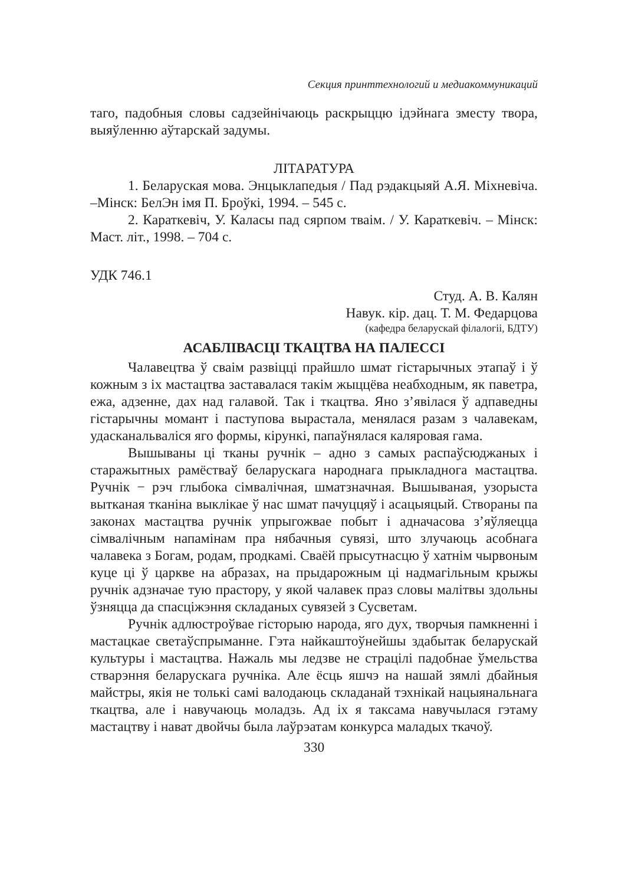Секция принттехнологий и медиакоммуникаций
таго, падобныя словы садзейнічаюць раскрыццю ідэйнага зместу твора, выяўленню аўтарскай задумы.
ЛІТАРАТУРА
1. Беларуская мова. Энцыклапедыя / Пад рэдакцыяй А.Я. Міхневіча. –Мінск: БелЭн імя П. Броўкі, 1994. – 545 с.
2. Караткевіч, У. Каласы пад сярпом тваім. / У. Караткевіч. – Мінск: Маст. літ., 1998. – 704 с.
УДК 746.1
Студ. А. В. Калян
Навук. кір. дац. Т. М. Федарцова
(кафедра беларускай філалогіі, БДТУ)
АСАБЛІВАСЦІ ТКАЦТВА НА ПАЛЕССІ
Чалавецтва ў сваім развіцці прайшло шмат гістарычных этапаў і ў кожным з іх мастацтва заставалася такім жыццёва неабходным, як паветра, ежа, адзенне, дах над галавой. Так і ткацтва. Яно з’явілася ў адпаведны гістарычны момант і паступова вырастала, менялася разам з чалавекам, удасканальваліся яго формы, кірункі, папаўнялася каляровая гама.
Вышываны ці тканы ручнік – адно з самых распаўсюджаных і старажытных рамёстваў беларускага народнага прыкладнога мастацтва. Ручнік − рэч глыбока сімвалічная, шматзначная. Вышываная, узорыста вытканая тканіна выклікае ў нас шмат пачуццяў і асацыяцый. Створаны па законах мастацтва ручнік упрыгожвае побыт і адначасова з’яўляецца сімвалічным напамінам пра нябачныя сувязі, што злучаюць асобнага чалавека з Богам, родам, продкамі. Сваёй прысутнасцю ў хатнім чырвоным куце ці ў царкве на абразах, на прыдарожным ці надмагільным крыжы ручнік адзначае тую прастору, у якой чалавек праз словы малітвы здольны ўзняцца да спасціжэння складаных сувязей з Сусветам.
Ручнік адлюстроўвае гісторыю народа, яго дух, творчыя памкненні і мастацкае светаўспрыманне. Гэта найкаштоўнейшы здабытак беларускай культуры і мастацтва. Нажаль мы ледзве не страцілі падобнае ўмельства стварэння беларускага ручніка. Але ёсць яшчэ на нашай зямлі дбайныя майстры, якія не толькі самі валодаюць складанай тэхнікай нацыянальнага ткацтва, але і навучаюць моладзь. Ад іх я таксама навучылася гэтаму мастацтву і нават двойчы была лаўрэатам конкурса маладых ткачоў.
330